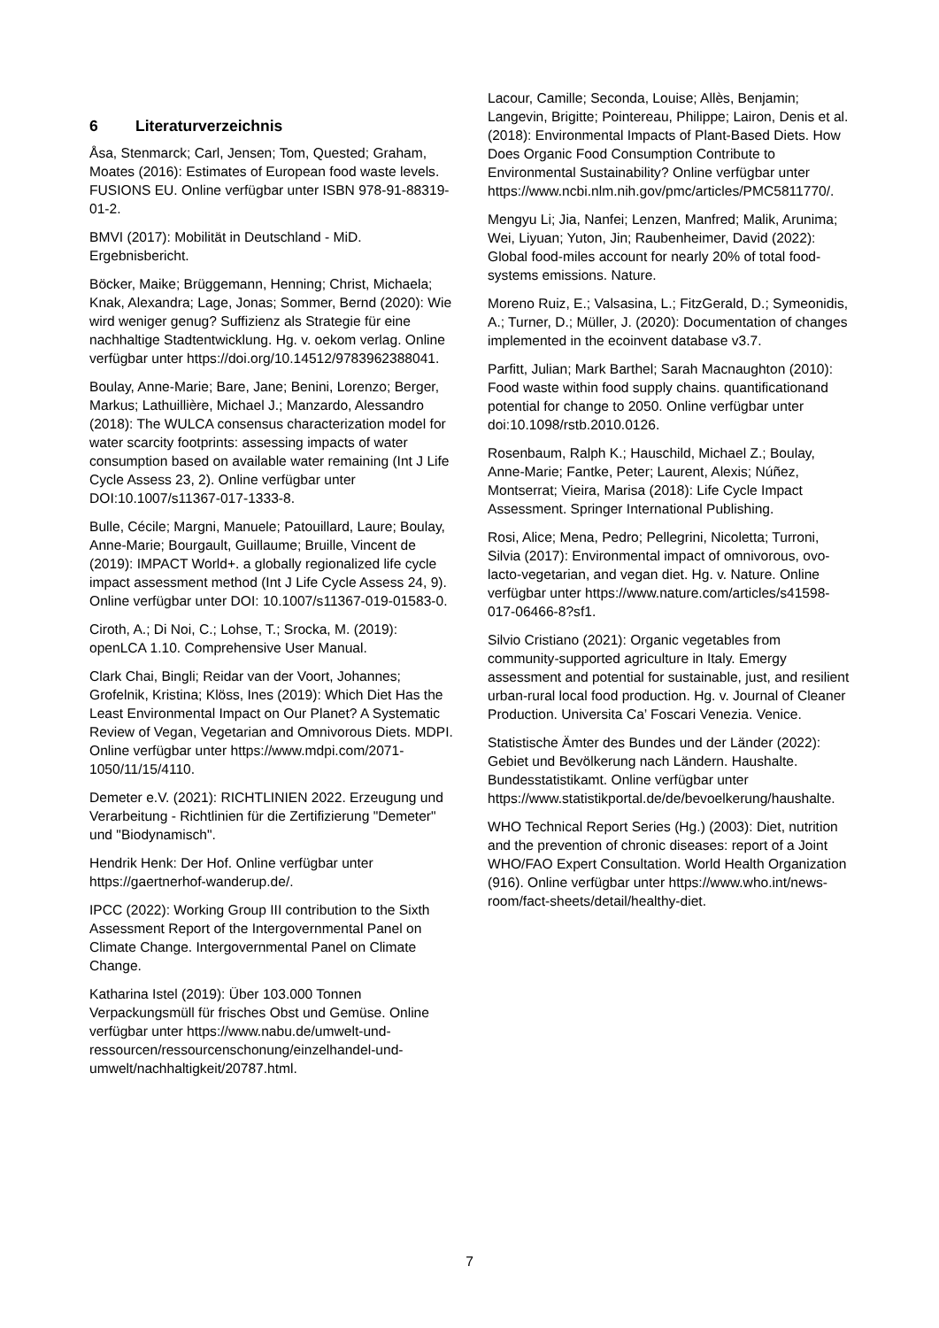6 Literaturverzeichnis
Åsa, Stenmarck; Carl, Jensen; Tom, Quested; Graham, Moates (2016): Estimates of European food waste levels. FUSIONS EU. Online verfügbar unter ISBN 978-91-88319-01-2.
BMVI (2017): Mobilität in Deutschland - MiD. Ergebnisbericht.
Böcker, Maike; Brüggemann, Henning; Christ, Michaela; Knak, Alexandra; Lage, Jonas; Sommer, Bernd (2020): Wie wird weniger genug? Suffizienz als Strategie für eine nachhaltige Stadtentwicklung. Hg. v. oekom verlag. Online verfügbar unter https://doi.org/10.14512/9783962388041.
Boulay, Anne-Marie; Bare, Jane; Benini, Lorenzo; Berger, Markus; Lathuillière, Michael J.; Manzardo, Alessandro (2018): The WULCA consensus characterization model for water scarcity footprints: assessing impacts of water consumption based on available water remaining (Int J Life Cycle Assess 23, 2). Online verfügbar unter DOI:10.1007/s11367-017-1333-8.
Bulle, Cécile; Margni, Manuele; Patouillard, Laure; Boulay, Anne-Marie; Bourgault, Guillaume; Bruille, Vincent de (2019): IMPACT World+. a globally regionalized life cycle impact assessment method (Int J Life Cycle Assess 24, 9). Online verfügbar unter DOI: 10.1007/s11367-019-01583-0.
Ciroth, A.; Di Noi, C.; Lohse, T.; Srocka, M. (2019): openLCA 1.10. Comprehensive User Manual.
Clark Chai, Bingli; Reidar van der Voort, Johannes; Grofelnik, Kristina; Klöss, Ines (2019): Which Diet Has the Least Environmental Impact on Our Planet? A Systematic Review of Vegan, Vegetarian and Omnivorous Diets. MDPI. Online verfügbar unter https://www.mdpi.com/2071-1050/11/15/4110.
Demeter e.V. (2021): RICHTLINIEN 2022. Erzeugung und Verarbeitung - Richtlinien für die Zertifizierung "Demeter" und "Biodynamisch".
Hendrik Henk: Der Hof. Online verfügbar unter https://gaertnerhof-wanderup.de/.
IPCC (2022): Working Group III contribution to the Sixth Assessment Report of the Intergovernmental Panel on Climate Change. Intergovernmental Panel on Climate Change.
Katharina Istel (2019): Über 103.000 Tonnen Verpackungsmüll für frisches Obst und Gemüse. Online verfügbar unter https://www.nabu.de/umwelt-und-ressourcen/ressourcenschonung/einzelhandel-und-umwelt/nachhaltigkeit/20787.html.
Lacour, Camille; Seconda, Louise; Allès, Benjamin; Langevin, Brigitte; Pointereau, Philippe; Lairon, Denis et al. (2018): Environmental Impacts of Plant-Based Diets. How Does Organic Food Consumption Contribute to Environmental Sustainability? Online verfügbar unter https://www.ncbi.nlm.nih.gov/pmc/articles/PMC5811770/.
Mengyu Li; Jia, Nanfei; Lenzen, Manfred; Malik, Arunima; Wei, Liyuan; Yuton, Jin; Raubenheimer, David (2022): Global food-miles account for nearly 20% of total food-systems emissions. Nature.
Moreno Ruiz, E.; Valsasina, L.; FitzGerald, D.; Symeonidis, A.; Turner, D.; Müller, J. (2020): Documentation of changes implemented in the ecoinvent database v3.7.
Parfitt, Julian; Mark Barthel; Sarah Macnaughton (2010): Food waste within food supply chains. quantificationand potential for change to 2050. Online verfügbar unter doi:10.1098/rstb.2010.0126.
Rosenbaum, Ralph K.; Hauschild, Michael Z.; Boulay, Anne-Marie; Fantke, Peter; Laurent, Alexis; Núñez, Montserrat; Vieira, Marisa (2018): Life Cycle Impact Assessment. Springer International Publishing.
Rosi, Alice; Mena, Pedro; Pellegrini, Nicoletta; Turroni, Silvia (2017): Environmental impact of omnivorous, ovo-lacto-vegetarian, and vegan diet. Hg. v. Nature. Online verfügbar unter https://www.nature.com/articles/s41598-017-06466-8?sf1.
Silvio Cristiano (2021): Organic vegetables from community-supported agriculture in Italy. Emergy assessment and potential for sustainable, just, and resilient urban-rural local food production. Hg. v. Journal of Cleaner Production. Universita Ca’ Foscari Venezia. Venice.
Statistische Ämter des Bundes und der Länder (2022): Gebiet und Bevölkerung nach Ländern. Haushalte. Bundesstatistikamt. Online verfügbar unter https://www.statistikportal.de/de/bevoelkerung/haushalte.
WHO Technical Report Series (Hg.) (2003): Diet, nutrition and the prevention of chronic diseases: report of a Joint WHO/FAO Expert Consultation. World Health Organization (916). Online verfügbar unter https://www.who.int/news-room/fact-sheets/detail/healthy-diet.
7